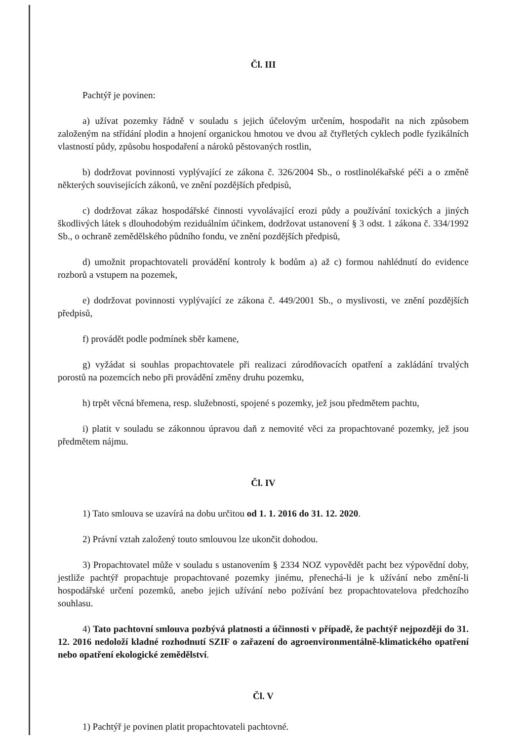Čl. III
Pachtýř je povinen:
a) užívat pozemky řádně v souladu s jejich účelovým určením, hospodařit na nich způsobem založeným na střídání plodin a hnojení organickou hmotou ve dvou až čtyřletých cyklech podle fyzikálních vlastností půdy, způsobu hospodaření a nároků pěstovaných rostlin,
b) dodržovat povinnosti vyplývající ze zákona č. 326/2004 Sb., o rostlinolékařské péči a o změně některých souvisejících zákonů, ve znění pozdějších předpisů,
c) dodržovat zákaz hospodářské činnosti vyvolávající erozi půdy a používání toxických a jiných škodlivých látek s dlouhodobým reziduálním účinkem, dodržovat ustanovení § 3 odst. 1 zákona č. 334/1992 Sb., o ochraně zemědělského půdního fondu, ve znění pozdějších předpisů,
d) umožnit propachtovateli provádění kontroly k bodům a) až c) formou nahlédnutí do evidence rozborů a vstupem na pozemek,
e) dodržovat povinnosti vyplývající ze zákona č. 449/2001 Sb., o myslivosti, ve znění pozdějších předpisů,
f) provádět podle podmínek sběr kamene,
g) vyžádat si souhlas propachtovatele při realizaci zúrodňovacích opatření a zakládání trvalých porostů na pozemcích nebo při provádění změny druhu pozemku,
h) trpět věcná břemena, resp. služebnosti, spojené s pozemky, jež jsou předmětem pachtu,
i) platit v souladu se zákonnou úpravou daň z nemovité věci za propachtované pozemky, jež jsou předmětem nájmu.
Čl. IV
1) Tato smlouva se uzavírá na dobu určitou od 1. 1. 2016 do 31. 12. 2020.
2) Právní vztah založený touto smlouvou lze ukončit dohodou.
3) Propachtovatel může v souladu s ustanovením § 2334 NOZ vypovědět pacht bez výpovědní doby, jestliže pachtýř propachtuje propachtované pozemky jinému, přenechá-li je k užívání nebo změní-li hospodářské určení pozemků, anebo jejich užívání nebo požívání bez propachtovatelova předchozího souhlasu.
4) Tato pachtovní smlouva pozbývá platnosti a účinnosti v případě, že pachtýř nejpozději do 31. 12. 2016 nedoloží kladné rozhodnutí SZIF o zařazení do agroenvironmentálně-klimatického opatření nebo opatření ekologické zemědělství.
Čl. V
1) Pachtýř je povinen platit propachtovateli pachtovné.